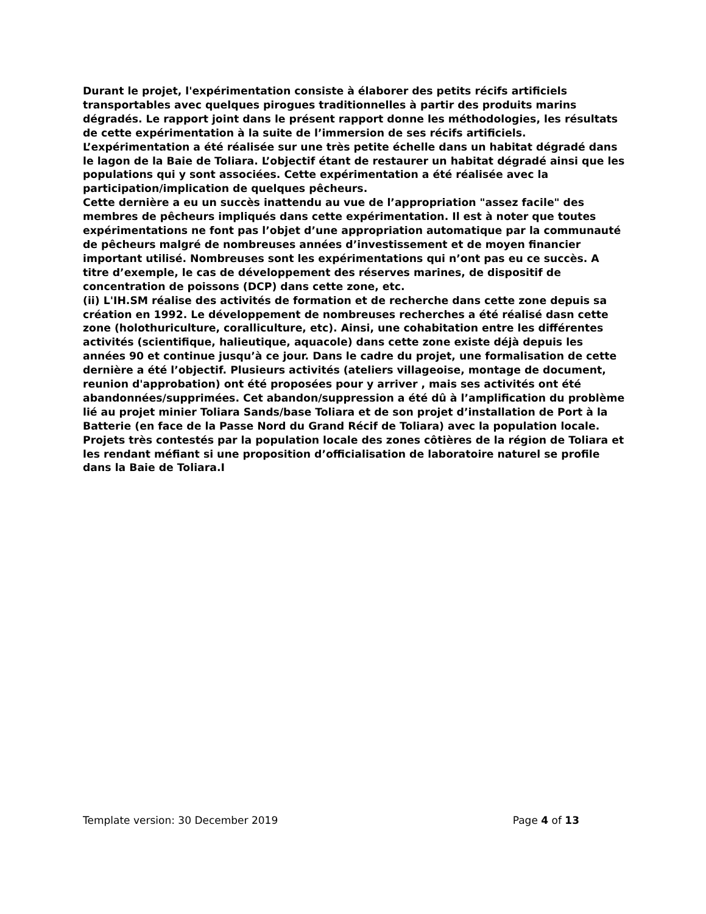Durant le projet, l'expérimentation consiste à élaborer des petits récifs artificiels transportables avec quelques pirogues traditionnelles à partir des produits marins dégradés. Le rapport joint dans le présent rapport donne les méthodologies, les résultats de cette expérimentation à la suite de l’immersion de ses récifs artificiels. L’expérimentation a été réalisée sur une très petite échelle dans un habitat dégradé dans le lagon de la Baie de Toliara. L’objectif étant de restaurer un habitat dégradé ainsi que les populations qui y sont associées. Cette expérimentation a été réalisée avec la participation/implication de quelques pêcheurs.
Cette dernière a eu un succès inattendu au vue de l’appropriation "assez facile" des membres de pêcheurs impliqués dans cette expérimentation. Il est à noter que toutes expérimentations ne font pas l’objet d’une appropriation automatique par la communauté de pêcheurs malgré de nombreuses années d’investissement et de moyen financier important utilisé. Nombreuses sont les expérimentations qui n’ont pas eu ce succès. A titre d’exemple, le cas de développement des réserves marines, de dispositif de concentration de poissons (DCP) dans cette zone, etc.
(ii) L'IH.SM réalise des activités de formation et de recherche dans cette zone depuis sa création en 1992. Le développement de nombreuses recherches a été réalisé dasn cette zone (holothuriculture, coralliculture, etc). Ainsi, une cohabitation entre les différentes activités (scientifique, halieutique, aquacole) dans cette zone existe déjà depuis les années 90 et continue jusqu’à ce jour. Dans le cadre du projet, une formalisation de cette dernière a été l’objectif. Plusieurs activités (ateliers villageoise, montage de document, reunion d'approbation) ont été proposées pour y arriver , mais ses activités ont été abandonnées/supprimées. Cet abandon/suppression a été dû à l’amplification du problème lié au projet minier Toliara Sands/base Toliara et de son projet d’installation de Port à la Batterie (en face de la Passe Nord du Grand Récif de Toliara) avec la population locale. Projets très contestés par la population locale des zones côtières de la région de Toliara et les rendant méfiant si une proposition d’officialisation de laboratoire naturel se profile dans la Baie de Toliara.I
Template version: 30 December 2019 Page 4 of 13